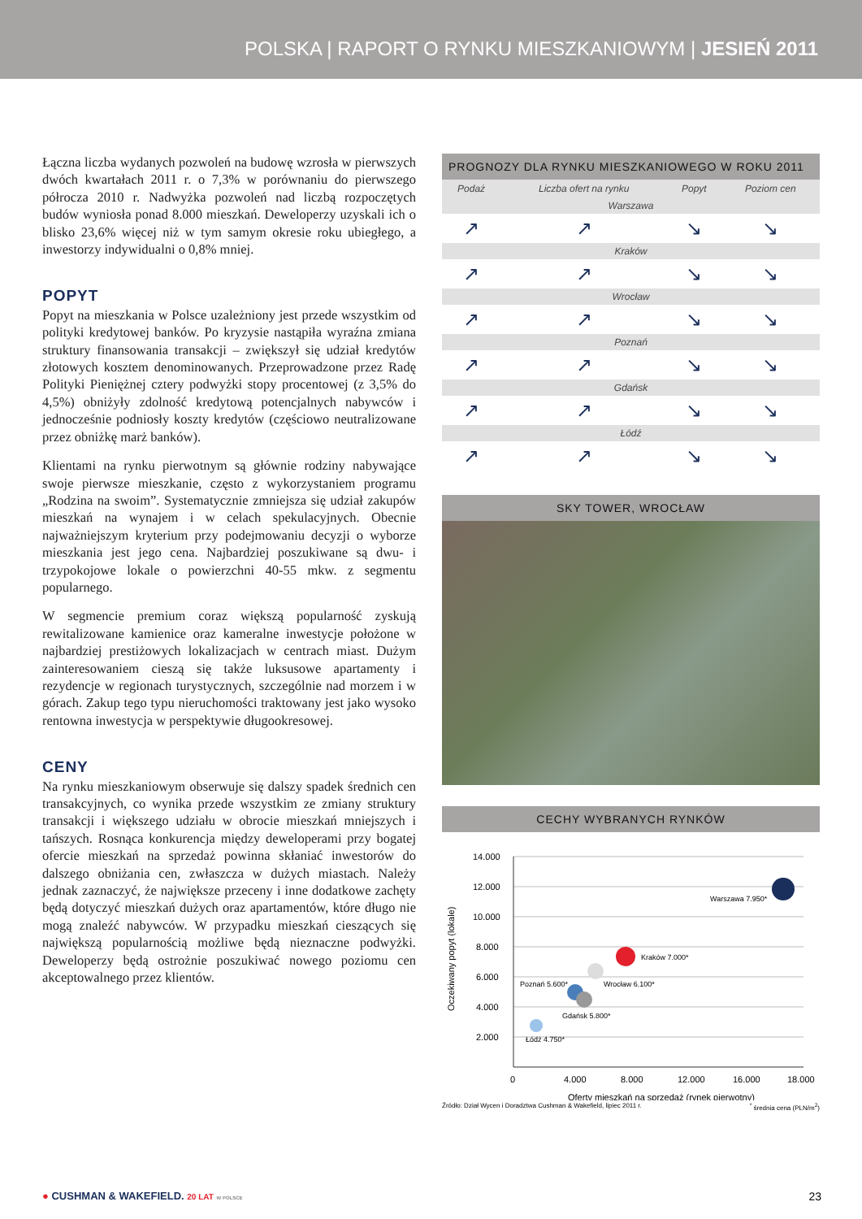POLSKA | RAPORT O RYNKU MIESZKANIOWYM | JESIEŃ 2011
Łączna liczba wydanych pozwoleń na budowę wzrosła w pierwszych dwóch kwartałach 2011 r. o 7,3% w porównaniu do pierwszego półrocza 2010 r. Nadwyżka pozwoleń nad liczbą rozpoczętych budów wyniosła ponad 8.000 mieszkań. Deweloperzy uzyskali ich o blisko 23,6% więcej niż w tym samym okresie roku ubiegłego, a inwestorzy indywidualni o 0,8% mniej.
POPYT
Popyt na mieszkania w Polsce uzależniony jest przede wszystkim od polityki kredytowej banków. Po kryzysie nastąpiła wyraźna zmiana struktury finansowania transakcji – zwiększył się udział kredytów złotowych kosztem denominowanych. Przeprowadzone przez Radę Polityki Pieniężnej cztery podwyżki stopy procentowej (z 3,5% do 4,5%) obniżyły zdolność kredytową potencjalnych nabywców i jednocześnie podniosły koszty kredytów (częściowo neutralizowane przez obniżkę marż banków).
Klientami na rynku pierwotnym są głównie rodziny nabywające swoje pierwsze mieszkanie, często z wykorzystaniem programu „Rodzina na swoim”. Systematycznie zmniejsza się udział zakupów mieszkań na wynajem i w celach spekulacyjnych. Obecnie najważniejszym kryterium przy podejmowaniu decyzji o wyborze mieszkania jest jego cena. Najbardziej poszukiwane są dwu- i trzypokojowe lokale o powierzchni 40-55 mkw. z segmentu popularnego.
W segmencie premium coraz większą popularność zyskują rewitalizowane kamienice oraz kameralne inwestycje położone w najbardziej prestiżowych lokalizacjach w centrach miast. Dużym zainteresowaniem cieszą się także luksusowe apartamenty i rezydencje w regionach turystycznych, szczególnie nad morzem i w górach. Zakup tego typu nieruchomości traktowany jest jako wysoko rentowna inwestycja w perspektywie długookresowej.
CENY
Na rynku mieszkaniowym obserwuje się dalszy spadek średnich cen transakcyjnych, co wynika przede wszystkim ze zmiany struktury transakcji i większego udziału w obrocie mieszkań mniejszych i tańszych. Rosnąca konkurencja między deweloperami przy bogatej ofercie mieszkań na sprzedaż powinna skłaniać inwestorów do dalszego obniżania cen, zwłaszcza w dużych miastach. Należy jednak zaznaczyć, że największe przeceny i inne dodatkowe zachęty będą dotyczyć mieszkań dużych oraz apartamentów, które długo nie mogą znaleźć nabywców. W przypadku mieszkań cieszących się największą popularnością możliwe będą nieznaczne podwyżki. Deweloperzy będą ostrożnie poszukiwać nowego poziomu cen akceptowalnego przez klientów.
PROGNOZY DLA RYNKU MIESZKANIOWEGO W ROKU 2011
| Podaż | Liczba ofert na rynku | Popyt | Poziom cen |
| --- | --- | --- | --- |
| Warszawa | | | |
| ↗ | ↗ | ↘ | ↘ |
| Kraków | | | |
| ↗ | ↗ | ↘ | ↘ |
| Wrocław | | | |
| ↗ | ↗ | ↘ | ↘ |
| Poznań | | | |
| ↗ | ↗ | ↘ | ↘ |
| Gdańsk | | | |
| ↗ | ↗ | ↘ | ↘ |
| Łódź | | | |
| ↗ | ↗ | ↘ | ↘ |
SKY TOWER, WROCŁAW
CECHY WYBRANYCH RYNKÓW
Oczekiwany popyt (lokale)
14.000
12.000
10.000
8.000
6.000
4.000
2.000
0
4.000
8.000
12.000
16.000
18.000
Oferty mieszkań na sprzedaż (rynek pierwotny)
Warszawa 7.950*
Kraków 7.000*
Wrocław 6.100*
Poznań 5.600*
Gdańsk 5.800*
Łódź 4.750*
Źródło: Dział Wycen i Doradztwa Cushman & Wakefield, lipiec 2011 r.<sup>*</sup> średnia cena (PLN/m<sup>2</sup>)
● CUSHMAN & WAKEFIELD. 20 LAT W POLSCE 23